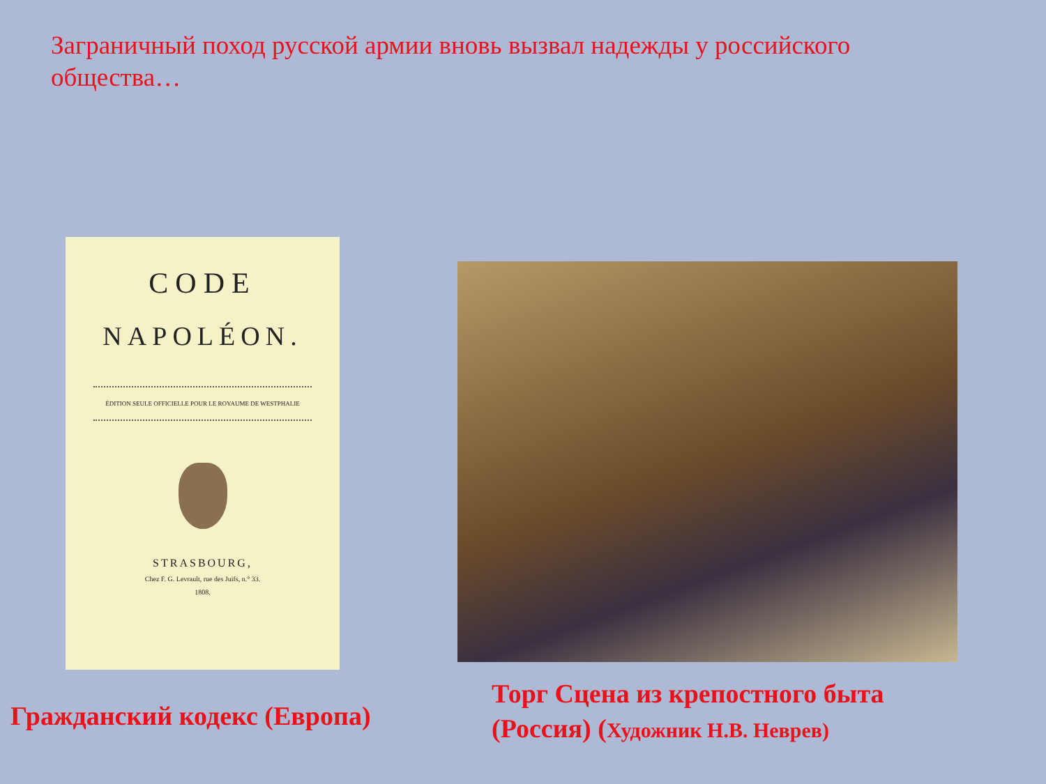Заграничный поход русской армии вновь вызвал надежды у российского общества…
CODE
NAPOLÉON.
ÉDITION SEULE OFFICIELLE POUR LE ROYAUME DE WESTPHALIE
STRASBOURG,
Chez F. G. Levrault, rue des Juifs, n.° 33.
1808.
Гражданский кодекс (Европа)
Торг Сцена из крепостного быта (Россия) (Художник Н.В. Неврев)